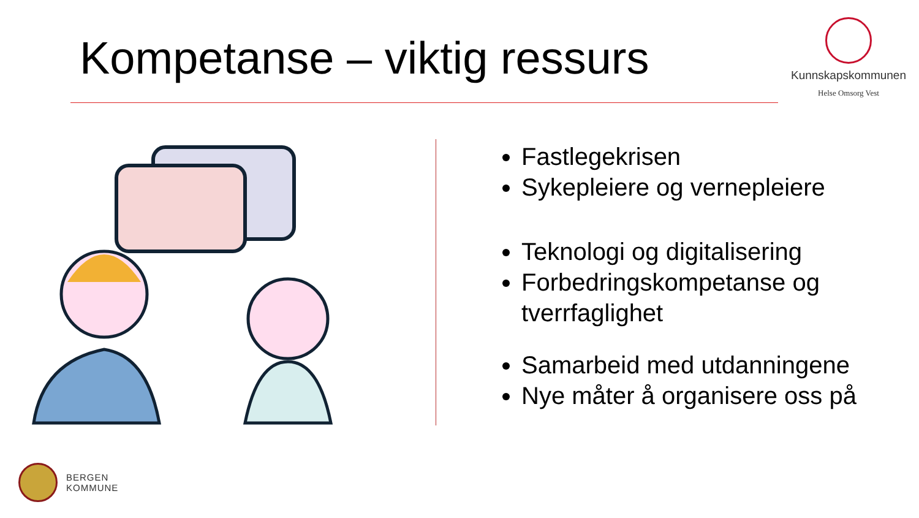Kompetanse – viktig ressurs
Kunnskapskommunen
Helse Omsorg Vest
Fastlegekrisen
Sykepleiere og vernepleiere
Teknologi og digitalisering
Forbedringskompetanse og tverrfaglighet
Samarbeid med utdanningene
Nye måter å organisere oss på
BERGEN
KOMMUNE